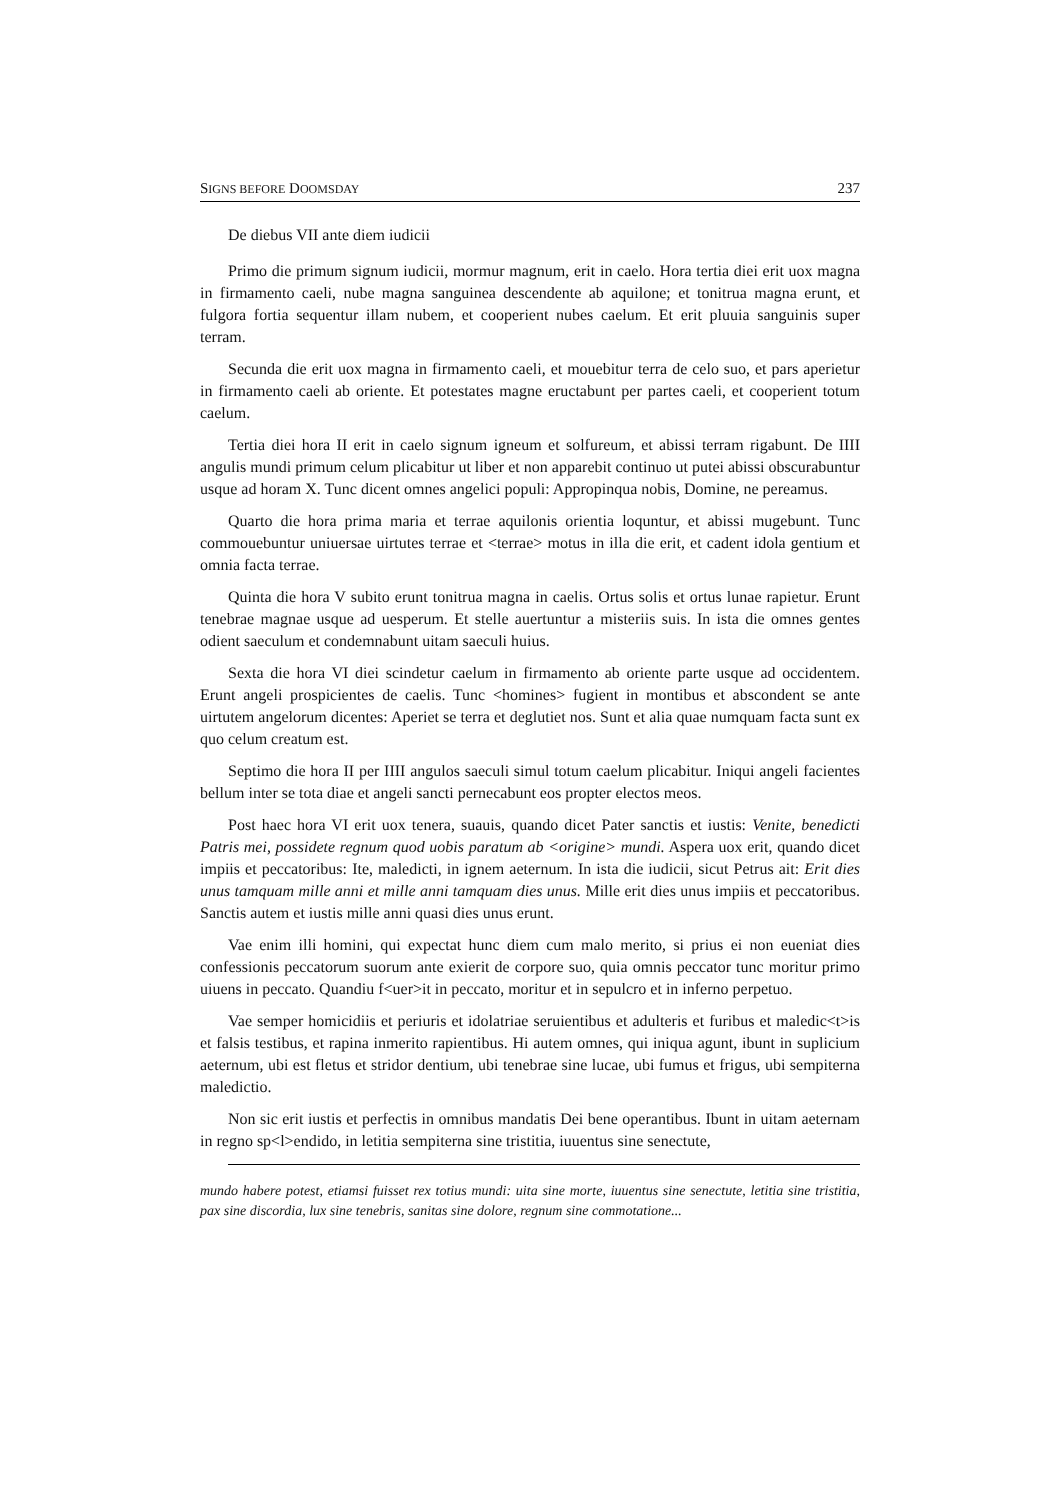SIGNS BEFORE DOOMSDAY 237
De diebus VII ante diem iudicii
Primo die primum signum iudicii, mormur magnum, erit in caelo. Hora tertia diei erit uox magna in firmamento caeli, nube magna sanguinea descendente ab aquilone; et tonitrua magna erunt, et fulgora fortia sequentur illam nubem, et cooperient nubes caelum. Et erit pluuia sanguinis super terram.
Secunda die erit uox magna in firmamento caeli, et mouebitur terra de celo suo, et pars aperietur in firmamento caeli ab oriente. Et potestates magne eructabunt per partes caeli, et cooperient totum caelum.
Tertia diei hora II erit in caelo signum igneum et solfureum, et abissi terram rigabunt. De IIII angulis mundi primum celum plicabitur ut liber et non apparebit continuo ut putei abissi obscurabuntur usque ad horam X. Tunc dicent omnes angelici populi: Appropinqua nobis, Domine, ne pereamus.
Quarto die hora prima maria et terrae aquilonis orientia loquntur, et abissi mugebunt. Tunc commouebuntur uniuersae uirtutes terrae et <terrae> motus in illa die erit, et cadent idola gentium et omnia facta terrae.
Quinta die hora V subito erunt tonitrua magna in caelis. Ortus solis et ortus lunae rapietur. Erunt tenebrae magnae usque ad uesperum. Et stelle auertuntur a misteriis suis. In ista die omnes gentes odient saeculum et condemnabunt uitam saeculi huius.
Sexta die hora VI diei scindetur caelum in firmamento ab oriente parte usque ad occidentem. Erunt angeli prospicientes de caelis. Tunc <homines> fugient in montibus et abscondent se ante uirtutem angelorum dicentes: Aperiet se terra et deglutiet nos. Sunt et alia quae numquam facta sunt ex quo celum creatum est.
Septimo die hora II per IIII angulos saeculi simul totum caelum plicabitur. Iniqui angeli facientes bellum inter se tota diae et angeli sancti pernecabunt eos propter electos meos.
Post haec hora VI erit uox tenera, suauis, quando dicet Pater sanctis et iustis: Venite, benedicti Patris mei, possidete regnum quod uobis paratum ab <origine> mundi. Aspera uox erit, quando dicet impiis et peccatoribus: Ite, maledicti, in ignem aeternum. In ista die iudicii, sicut Petrus ait: Erit dies unus tamquam mille anni et mille anni tamquam dies unus. Mille erit dies unus impiis et peccatoribus. Sanctis autem et iustis mille anni quasi dies unus erunt.
Vae enim illi homini, qui expectat hunc diem cum malo merito, si prius ei non eueniat dies confessionis peccatorum suorum ante exierit de corpore suo, quia omnis peccator tunc moritur primo uiuens in peccato. Quandiu f<uer>it in peccato, moritur et in sepulcro et in inferno perpetuo.
Vae semper homicidiis et periuris et idolatriae seruientibus et adulteris et furibus et maledic<t>is et falsis testibus, et rapina inmerito rapientibus. Hi autem omnes, qui iniqua agunt, ibunt in suplicium aeternum, ubi est fletus et stridor dentium, ubi tenebrae sine lucae, ubi fumus et frigus, ubi sempiterna maledictio.
Non sic erit iustis et perfectis in omnibus mandatis Dei bene operantibus. Ibunt in uitam aeternam in regno sp<l>endido, in letitia sempiterna sine tristitia, iuuentus sine senectute,
mundo habere potest, etiamsi fuisset rex totius mundi: uita sine morte, iuuentus sine senectute, letitia sine tristitia, pax sine discordia, lux sine tenebris, sanitas sine dolore, regnum sine commotatione...